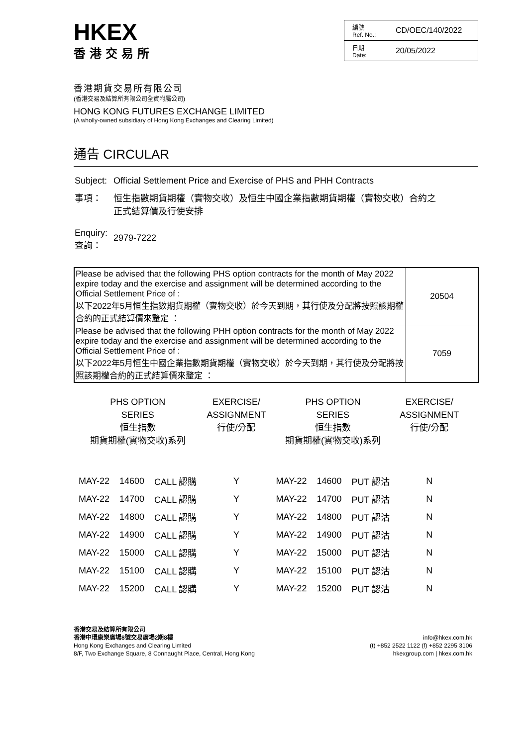HKEX
香港交易所
| 編號 Ref. No.: | CD/OEC/140/2022 |
| 日期 Date: | 20/05/2022 |
香港期貨交易所有限公司
(香港交易及結算所有限公司全資附屬公司)
HONG KONG FUTURES EXCHANGE LIMITED
(A wholly-owned subsidiary of Hong Kong Exchanges and Clearing Limited)
通告 CIRCULAR
| Subject: | Official Settlement Price and Exercise of PHS and PHH Contracts |
| 事項： | 恒生指數期貨期權（實物交收）及恒生中國企業指數期貨期權（實物交收）合約之 正式結算價及行使安排 |
| Enquiry: 查詢： | 2979-7222 |
| Please be advised that the following PHS option contracts for the month of May 2022 expire today and the exercise and assignment will be determined according to the Official Settlement Price of : 以下2022年5月恒生指數期貨期權（實物交收）於今天到期，其行使及分配將按照該期權合約的正式結算價來釐定 ： | 20504 |
| Please be advised that the following PHH option contracts for the month of May 2022 expire today and the exercise and assignment will be determined according to the Official Settlement Price of : 以下2022年5月恒生中國企業指數期貨期權（實物交收）於今天到期，其行使及分配將按照該期權合約的正式結算價來釐定 ： | 7059 |
| PHS OPTION SERIES 恒生指數 期貨期權(實物交收)系列 | | | EXERCISE/ ASSIGNMENT 行使/分配 | PHS OPTION SERIES 恒生指數 期貨期權(實物交收)系列 | | | EXERCISE/ ASSIGNMENT 行使/分配 |
| --- | --- | --- | --- | --- | --- | --- | --- |
| MAY-22 | 14600 | CALL 認購 | Y | MAY-22 | 14600 | PUT 認沽 | N |
| MAY-22 | 14700 | CALL 認購 | Y | MAY-22 | 14700 | PUT 認沽 | N |
| MAY-22 | 14800 | CALL 認購 | Y | MAY-22 | 14800 | PUT 認沽 | N |
| MAY-22 | 14900 | CALL 認購 | Y | MAY-22 | 14900 | PUT 認沽 | N |
| MAY-22 | 15000 | CALL 認購 | Y | MAY-22 | 15000 | PUT 認沽 | N |
| MAY-22 | 15100 | CALL 認購 | Y | MAY-22 | 15100 | PUT 認沽 | N |
| MAY-22 | 15200 | CALL 認購 | Y | MAY-22 | 15200 | PUT 認沽 | N |
香港交易及結算所有限公司
香港中環康樂廣場8號交易廣場2期8樓
Hong Kong Exchanges and Clearing Limited
8/F, Two Exchange Square, 8 Connaught Place, Central, Hong Kong
info@hkex.com.hk
(t) +852 2522 1122 (f) +852 2295 3106
hkexgroup.com | hkex.com.hk